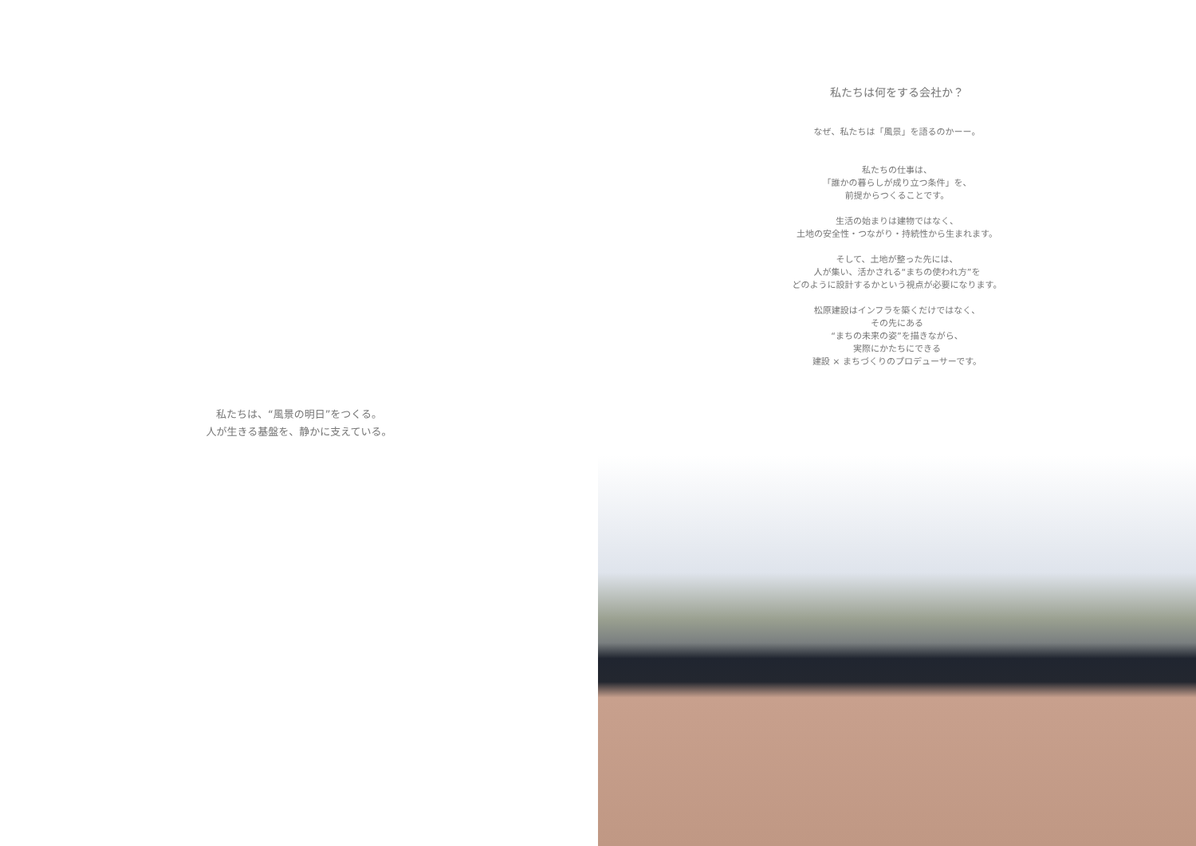私たちは、“風景の明日”をつくる。
人が生きる基盤を、静かに支えている。
私たちは何をする会社か？
なぜ、私たちは「風景」を語るのかーー。
私たちの仕事は、
「誰かの暮らしが成り立つ条件」を、
前提からつくることです。
生活の始まりは建物ではなく、
土地の安全性・つながり・持続性から生まれます。
そして、土地が整った先には、
人が集い、活かされる“まちの使われ方”を
どのように設計するかという視点が必要になります。
松原建設はインフラを築くだけではなく、
その先にある
“まちの未来の姿”を描きながら、
実際にかたちにできる
建設 × まちづくりのプロデューサーです。